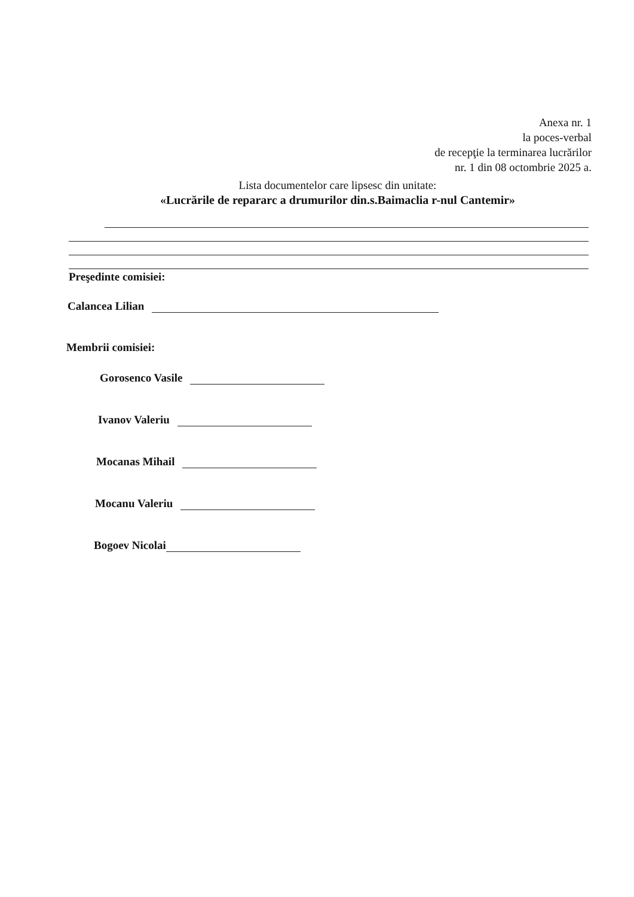Anexa nr. 1
la poces-verbal
de recepţie la terminarea lucrărilor
nr. 1 din 08 octombrie 2025 a.
Lista documentelor care lipsesc din unitate:
«Lucrările de repararc a drumurilor din.s.Baimaclia r-nul Cantemir»
Preşedinte comisiei:
Calancea Lilian
Membrii comisiei:
Gorosenco Vasile
Ivanov Valeriu
Mocanas Mihail
Mocanu Valeriu
Bogoev Nicolai